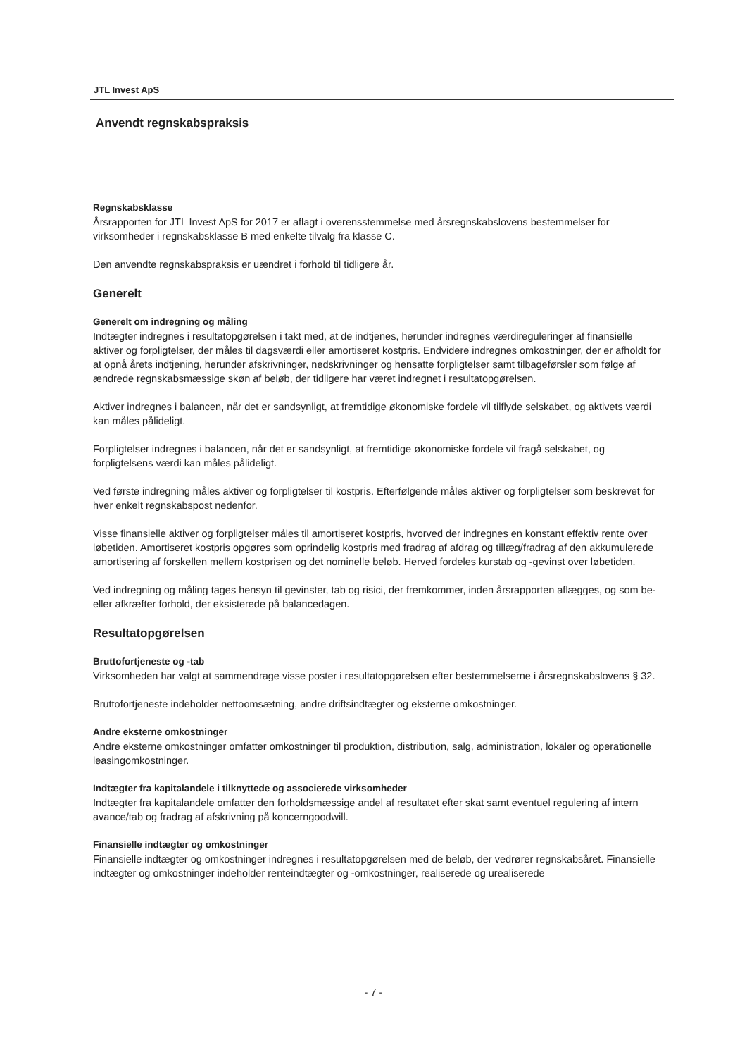JTL Invest ApS
Anvendt regnskabspraksis
Regnskabsklasse
Årsrapporten for JTL Invest ApS for 2017 er aflagt i overensstemmelse med årsregnskabslovens bestemmelser for virksomheder i regnskabsklasse B med enkelte tilvalg fra klasse C.
Den anvendte regnskabspraksis er uændret i forhold til tidligere år.
Generelt
Generelt om indregning og måling
Indtægter indregnes i resultatopgørelsen i takt med, at de indtjenes, herunder indregnes værdireguleringer af finansielle aktiver og forpligtelser, der måles til dagsværdi eller amortiseret kostpris. Endvidere indregnes omkostninger, der er afholdt for at opnå årets indtjening, herunder afskrivninger, nedskrivninger og hensatte forpligtelser samt tilbageførsler som følge af ændrede regnskabsmæssige skøn af beløb, der tidligere har været indregnet i resultatopgørelsen.
Aktiver indregnes i balancen, når det er sandsynligt, at fremtidige økonomiske fordele vil tilflyde selskabet, og aktivets værdi kan måles pålideligt.
Forpligtelser indregnes i balancen, når det er sandsynligt, at fremtidige økonomiske fordele vil fragå selskabet, og forpligtelsens værdi kan måles pålideligt.
Ved første indregning måles aktiver og forpligtelser til kostpris. Efterfølgende måles aktiver og forpligtelser som beskrevet for hver enkelt regnskabspost nedenfor.
Visse finansielle aktiver og forpligtelser måles til amortiseret kostpris, hvorved der indregnes en konstant effektiv rente over løbetiden. Amortiseret kostpris opgøres som oprindelig kostpris med fradrag af afdrag og tillæg/fradrag af den akkumulerede amortisering af forskellen mellem kostprisen og det nominelle beløb. Herved fordeles kurstab og -gevinst over løbetiden.
Ved indregning og måling tages hensyn til gevinster, tab og risici, der fremkommer, inden årsrapporten aflægges, og som be- eller afkræfter forhold, der eksisterede på balancedagen.
Resultatopgørelsen
Bruttofortjeneste og -tab
Virksomheden har valgt at sammendrage visse poster i resultatopgørelsen efter bestemmelserne i årsregnskabslovens § 32.
Bruttofortjeneste indeholder nettoomsætning, andre driftsindtægter og eksterne omkostninger.
Andre eksterne omkostninger
Andre eksterne omkostninger omfatter omkostninger til produktion, distribution, salg, administration, lokaler og operationelle leasingomkostninger.
Indtægter fra kapitalandele i tilknyttede og associerede virksomheder
Indtægter fra kapitalandele omfatter den forholdsmæssige andel af resultatet efter skat samt eventuel regulering af intern avance/tab og fradrag af afskrivning på koncerngoodwill.
Finansielle indtægter og omkostninger
Finansielle indtægter og omkostninger indregnes i resultatopgørelsen med de beløb, der vedrører regnskabsåret. Finansielle indtægter og omkostninger indeholder renteindtægter og -omkostninger, realiserede og urealiserede
- 7 -